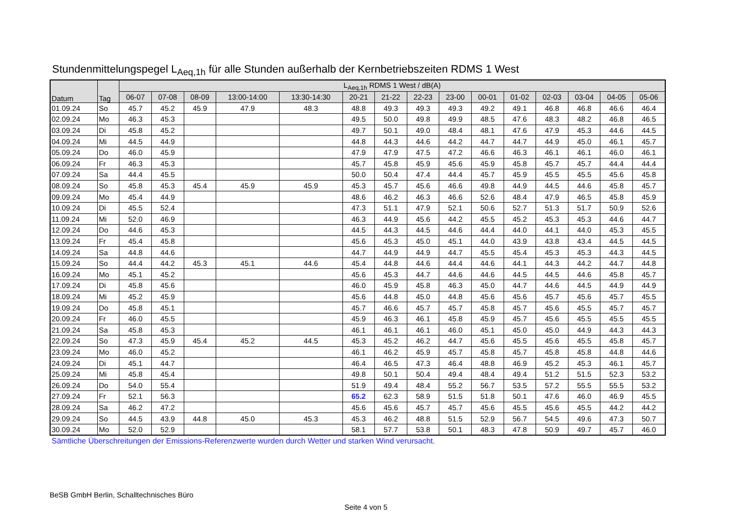Stundenmittelungspegel L<sub>Aeq,1h</sub> für alle Stunden außerhalb der Kernbetriebszeiten RDMS 1 West
| Datum | Tag | L<sub>Aeq,1h</sub> RDMS 1 West / dB(A) | | | | | | | | | | | | | | |
| --- | --- | --- | --- | --- | --- | --- | --- | --- | --- | --- | --- | --- | --- | --- | --- | --- |
| | | 06-07 | 07-08 | 08-09 | 13:00-14:00 | 13:30-14:30 | 20-21 | 21-22 | 22-23 | 23-00 | 00-01 | 01-02 | 02-03 | 03-04 | 04-05 | 05-06 |
| 01.09.24 | So | 45.7 | 45.2 | 45.9 | 47.9 | 48.3 | 48.8 | 49.3 | 49.3 | 49.3 | 49.2 | 49.1 | 46.8 | 46.8 | 46.6 | 46.4 |
| 02.09.24 | Mo | 46.3 | 45.3 | | | | 49.5 | 50.0 | 49.8 | 49.9 | 48.5 | 47.6 | 48.3 | 48.2 | 46.8 | 46.5 |
| 03.09.24 | Di | 45.8 | 45.2 | | | | 49.7 | 50.1 | 49.0 | 48.4 | 48.1 | 47.6 | 47.9 | 45.3 | 44.6 | 44.5 |
| 04.09.24 | Mi | 44.5 | 44.9 | | | | 44.8 | 44.3 | 44.6 | 44.2 | 44.7 | 44.7 | 44.9 | 45.0 | 46.1 | 45.7 |
| 05.09.24 | Do | 46.0 | 45.9 | | | | 47.9 | 47.9 | 47.5 | 47.2 | 46.6 | 46.3 | 46.1 | 46.1 | 46.0 | 46.1 |
| 06.09.24 | Fr | 46.3 | 45.3 | | | | 45.7 | 45.8 | 45.9 | 45.6 | 45.9 | 45.8 | 45.7 | 45.7 | 44.4 | 44.4 |
| 07.09.24 | Sa | 44.4 | 45.5 | | | | 50.0 | 50.4 | 47.4 | 44.4 | 45.7 | 45.9 | 45.5 | 45.5 | 45.6 | 45.8 |
| 08.09.24 | So | 45.8 | 45.3 | 45.4 | 45.9 | 45.9 | 45.3 | 45.7 | 45.6 | 46.6 | 49.8 | 44.9 | 44.5 | 44.6 | 45.8 | 45.7 |
| 09.09.24 | Mo | 45.4 | 44.9 | | | | 48.6 | 46.2 | 46.3 | 46.6 | 52.6 | 48.4 | 47.9 | 46.5 | 45.8 | 45.9 |
| 10.09.24 | Di | 45.5 | 52.4 | | | | 47.3 | 51.1 | 47.9 | 52.1 | 50.6 | 52.7 | 51.3 | 51.7 | 50.9 | 52.6 |
| 11.09.24 | Mi | 52.0 | 46.9 | | | | 46.3 | 44.9 | 45.6 | 44.2 | 45.5 | 45.2 | 45.3 | 45.3 | 44.6 | 44.7 |
| 12.09.24 | Do | 44.6 | 45.3 | | | | 44.5 | 44.3 | 44.5 | 44.6 | 44.4 | 44.0 | 44.1 | 44.0 | 45.3 | 45.5 |
| 13.09.24 | Fr | 45.4 | 45.8 | | | | 45.6 | 45.3 | 45.0 | 45.1 | 44.0 | 43.9 | 43.8 | 43.4 | 44.5 | 44.5 |
| 14.09.24 | Sa | 44.8 | 44.6 | | | | 44.7 | 44.9 | 44.9 | 44.7 | 45.5 | 45.4 | 45.3 | 45.3 | 44.3 | 44.5 |
| 15.09.24 | So | 44.4 | 44.2 | 45.3 | 45.1 | 44.6 | 45.4 | 44.8 | 44.6 | 44.4 | 44.6 | 44.1 | 44.3 | 44.2 | 44.7 | 44.8 |
| 16.09.24 | Mo | 45.1 | 45.2 | | | | 45.6 | 45.3 | 44.7 | 44.6 | 44.6 | 44.5 | 44.5 | 44.6 | 45.8 | 45.7 |
| 17.09.24 | Di | 45.8 | 45.6 | | | | 46.0 | 45.9 | 45.8 | 46.3 | 45.0 | 44.7 | 44.6 | 44.5 | 44.9 | 44.9 |
| 18.09.24 | Mi | 45.2 | 45.9 | | | | 45.6 | 44.8 | 45.0 | 44.8 | 45.6 | 45.6 | 45.7 | 45.6 | 45.7 | 45.5 |
| 19.09.24 | Do | 45.8 | 45.1 | | | | 45.7 | 46.6 | 45.7 | 45.7 | 45.8 | 45.7 | 45.6 | 45.5 | 45.7 | 45.7 |
| 20.09.24 | Fr | 46.0 | 45.5 | | | | 45.9 | 46.3 | 46.1 | 45.8 | 45.9 | 45.7 | 45.6 | 45.5 | 45.5 | 45.5 |
| 21.09.24 | Sa | 45.8 | 45.3 | | | | 46.1 | 46.1 | 46.1 | 46.0 | 45.1 | 45.0 | 45.0 | 44.9 | 44.3 | 44.3 |
| 22.09.24 | So | 47.3 | 45.9 | 45.4 | 45.2 | 44.5 | 45.3 | 45.2 | 46.2 | 44.7 | 45.6 | 45.5 | 45.6 | 45.5 | 45.8 | 45.7 |
| 23.09.24 | Mo | 46.0 | 45.2 | | | | 46.1 | 46.2 | 45.9 | 45.7 | 45.8 | 45.7 | 45.8 | 45.8 | 44.8 | 44.6 |
| 24.09.24 | Di | 45.1 | 44.7 | | | | 46.4 | 46.5 | 47.3 | 46.4 | 48.8 | 46.9 | 45.2 | 45.3 | 46.1 | 45.7 |
| 25.09.24 | Mi | 45.8 | 45.4 | | | | 49.8 | 50.1 | 50.4 | 49.4 | 48.4 | 49.4 | 51.2 | 51.5 | 52.3 | 53.2 |
| 26.09.24 | Do | 54.0 | 55.4 | | | | 51.9 | 49.4 | 48.4 | 55.2 | 56.7 | 53.5 | 57.2 | 55.5 | 55.5 | 53.2 |
| 27.09.24 | Fr | 52.1 | 56.3 | | | | 65.2 | 62.3 | 58.9 | 51.5 | 51.8 | 50.1 | 47.6 | 46.0 | 46.9 | 45.5 |
| 28.09.24 | Sa | 46.2 | 47.2 | | | | 45.6 | 45.6 | 45.7 | 45.7 | 45.6 | 45.5 | 45.6 | 45.5 | 44.2 | 44.2 |
| 29.09.24 | So | 44.5 | 43.9 | 44.8 | 45.0 | 45.3 | 45.3 | 46.2 | 48.8 | 51.5 | 52.9 | 56.7 | 54.5 | 49.6 | 47.3 | 50.7 |
| 30.09.24 | Mo | 52.0 | 52.9 | | | | 58.1 | 57.7 | 53.8 | 50.1 | 48.3 | 47.8 | 50.9 | 49.7 | 45.7 | 46.0 |
Sämtliche Überschreitungen der Emissions-Referenzwerte wurden durch Wetter und starken Wind verursacht.
BeSB GmbH Berlin, Schalltechnisches Büro
Seite 4 von 5